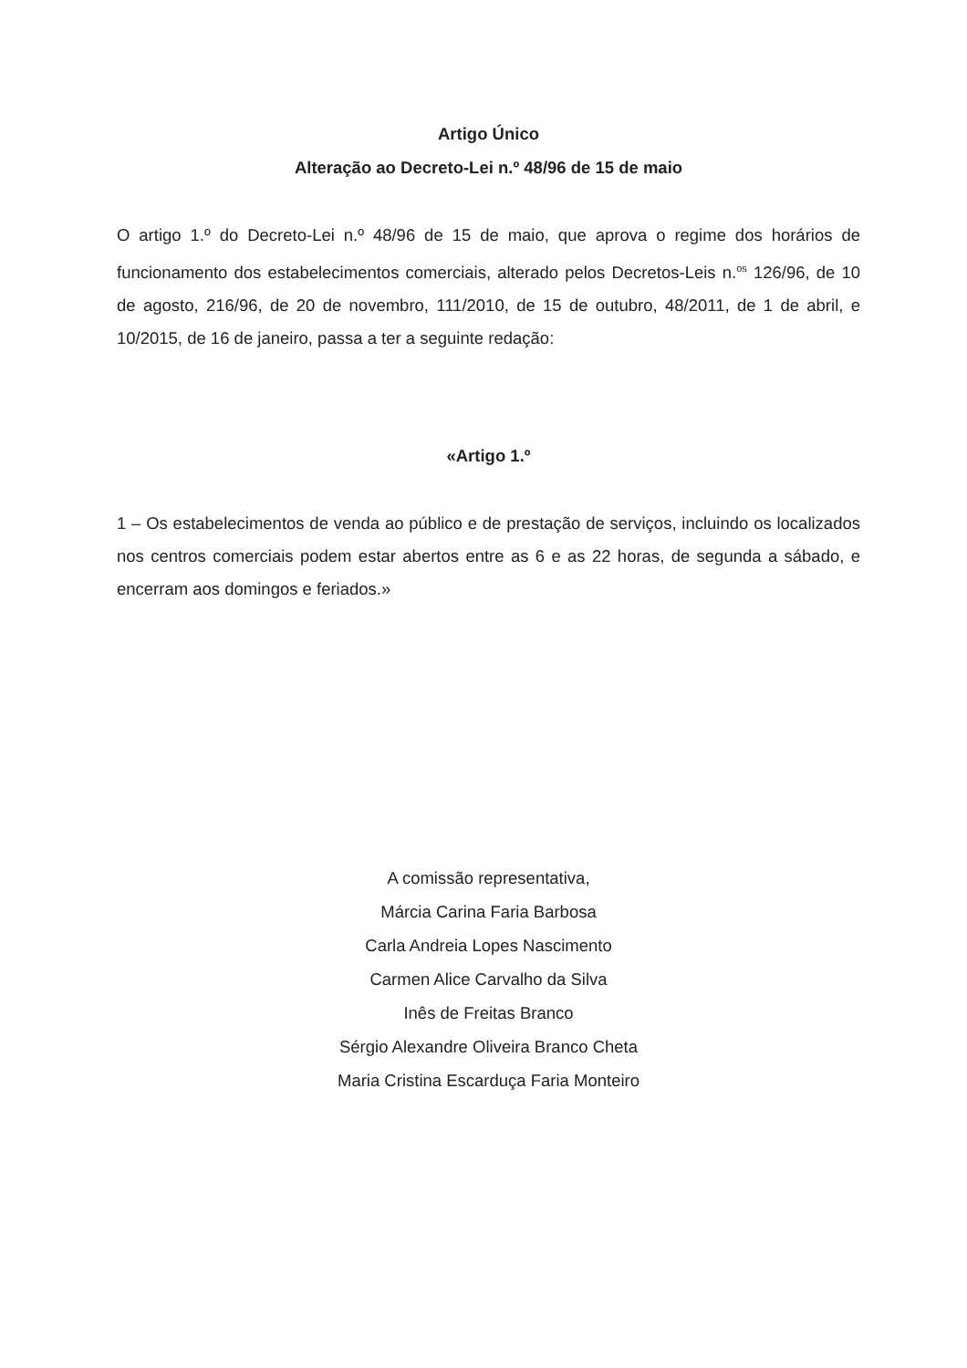Artigo Único
Alteração ao Decreto-Lei n.º 48/96 de 15 de maio
O artigo 1.º do Decreto-Lei n.º 48/96 de 15 de maio, que aprova o regime dos horários de funcionamento dos estabelecimentos comerciais, alterado pelos Decretos-Leis n.<sup>os</sup> 126/96, de 10 de agosto, 216/96, de 20 de novembro, 111/2010, de 15 de outubro, 48/2011, de 1 de abril, e 10/2015, de 16 de janeiro, passa a ter a seguinte redação:
«Artigo 1.º
1 – Os estabelecimentos de venda ao público e de prestação de serviços, incluindo os localizados nos centros comerciais podem estar abertos entre as 6 e as 22 horas, de segunda a sábado, e encerram aos domingos e feriados.»
A comissão representativa,
Márcia Carina Faria Barbosa
Carla Andreia Lopes Nascimento
Carmen Alice Carvalho da Silva
Inês de Freitas Branco
Sérgio Alexandre Oliveira Branco Cheta
Maria Cristina Escarduça Faria Monteiro